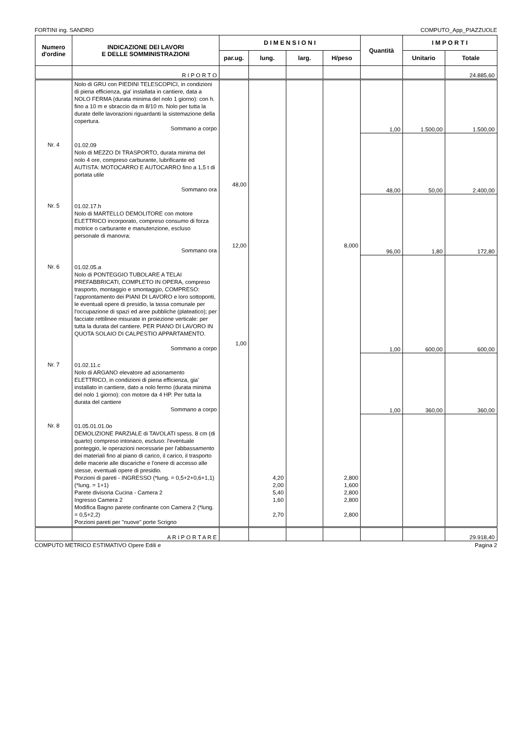FORTINI ing. SANDRO COMPUTO_App_PIAZZUOLE
| Numero d'ordine | INDICAZIONE DEI LAVORI E DELLE SOMMINISTRAZIONI | D I M E N S I O N I | | | | Quantità | I M P O R T I | |
| --- | --- | --- | --- | --- | --- | --- | --- | --- |
| | | par.ug. | lung. | larg. | H/peso | | Unitario | Totale |
| | R I P O R T O | | | | | | | 24.885,60 |
| | Nolo di GRU con PIEDINI TELESCOPICI, in condizioni di piena efficienza, gia' installata in cantiere, data a NOLO FERMA (durata minima del nolo 1 giorno): con h. fino a 10 m e sbraccio da m 8/10 m. Nolo per tutta la durate delle lavorazioni riguardanti la sistemazione della copertura. Sommano a corpo | | | | | 1,00 | 1.500,00 | 1.500,00 |
| Nr. 4 | 01.02.09 Nolo di MEZZO DI TRASPORTO, durata minima del nolo 4 ore, compreso carburante, lubrificante ed AUTISTA: MOTOCARRO E AUTOCARRO fino a 1,5 t di portata utile Sommano ora | 48,00 | | | | 48,00 | 50,00 | 2.400,00 |
| Nr. 5 | 01.02.17.h Nolo di MARTELLO DEMOLITORE con motore ELETTRICO incorporato, compreso consumo di forza motrice o carburante e manutenzione, escluso personale di manovra: Sommano ora | 12,00 | | | 8,000 | 96,00 | 1,80 | 172,80 |
| Nr. 6 | 01.02.05.a Nolo di PONTEGGIO TUBOLARE A TELAI PREFABBRICATI, COMPLETO IN OPERA, compreso trasporto, montaggio e smontaggio, COMPRESO: l'approntamento dei PIANI DI LAVORO e loro sottoponti, le eventuali opere di presidio, la tassa comunale per l'occupazione di spazi ed aree pubbliche (plateatico); per facciate rettilinee misurate in proiezione verticale: per tutta la durata del cantiere. PER PIANO DI LAVORO IN QUOTA SOLAIO DI CALPESTIO APPARTAMENTO. Sommano a corpo | 1,00 | | | | 1,00 | 600,00 | 600,00 |
| Nr. 7 | 01.02.11.c Nolo di ARGANO elevatore ad azionamento ELETTRICO, in condizioni di piena efficienza, gia' installato in cantiere, dato a nolo fermo (durata minima del nolo 1 giorno): con motore da 4 HP. Per tutta la durata del cantiere Sommano a corpo | | | | | 1,00 | 360,00 | 360,00 |
| Nr. 8 | 01.05.01.01.0o DEMOLIZIONE PARZIALE di TAVOLATI spess. 8 cm (di quarto) compreso intonaco, escluso: l'eventuale ponteggio, le operazioni necessarie per l'abbassamento dei materiali fino al piano di carico, il carico, il trasporto delle macerie alle discariche e l'onere di accesso alle stesse, eventuali opere di presidio. Porzioni di pareti - INGRESSO (*lung. = 0,5+2+0,6+1,1) (*lung. = 1+1) Parete divisoria Cucina - Camera 2 Ingresso Camera 2 Modifica Bagno parete confinante con Camera 2 (*lung. = 0,5+2,2) Porzioni pareti per "nuove" porte Scrigno | | 4,20 2,00 5,40 1,60 2,70 | | 2,800 1,600 2,800 2,800 2,800 | | | |
| | A R I P O R T A R E | | | | | | | 29.918,40 |
COMPUTO METRICO ESTIMATIVO Opere Edili e Pagina 2